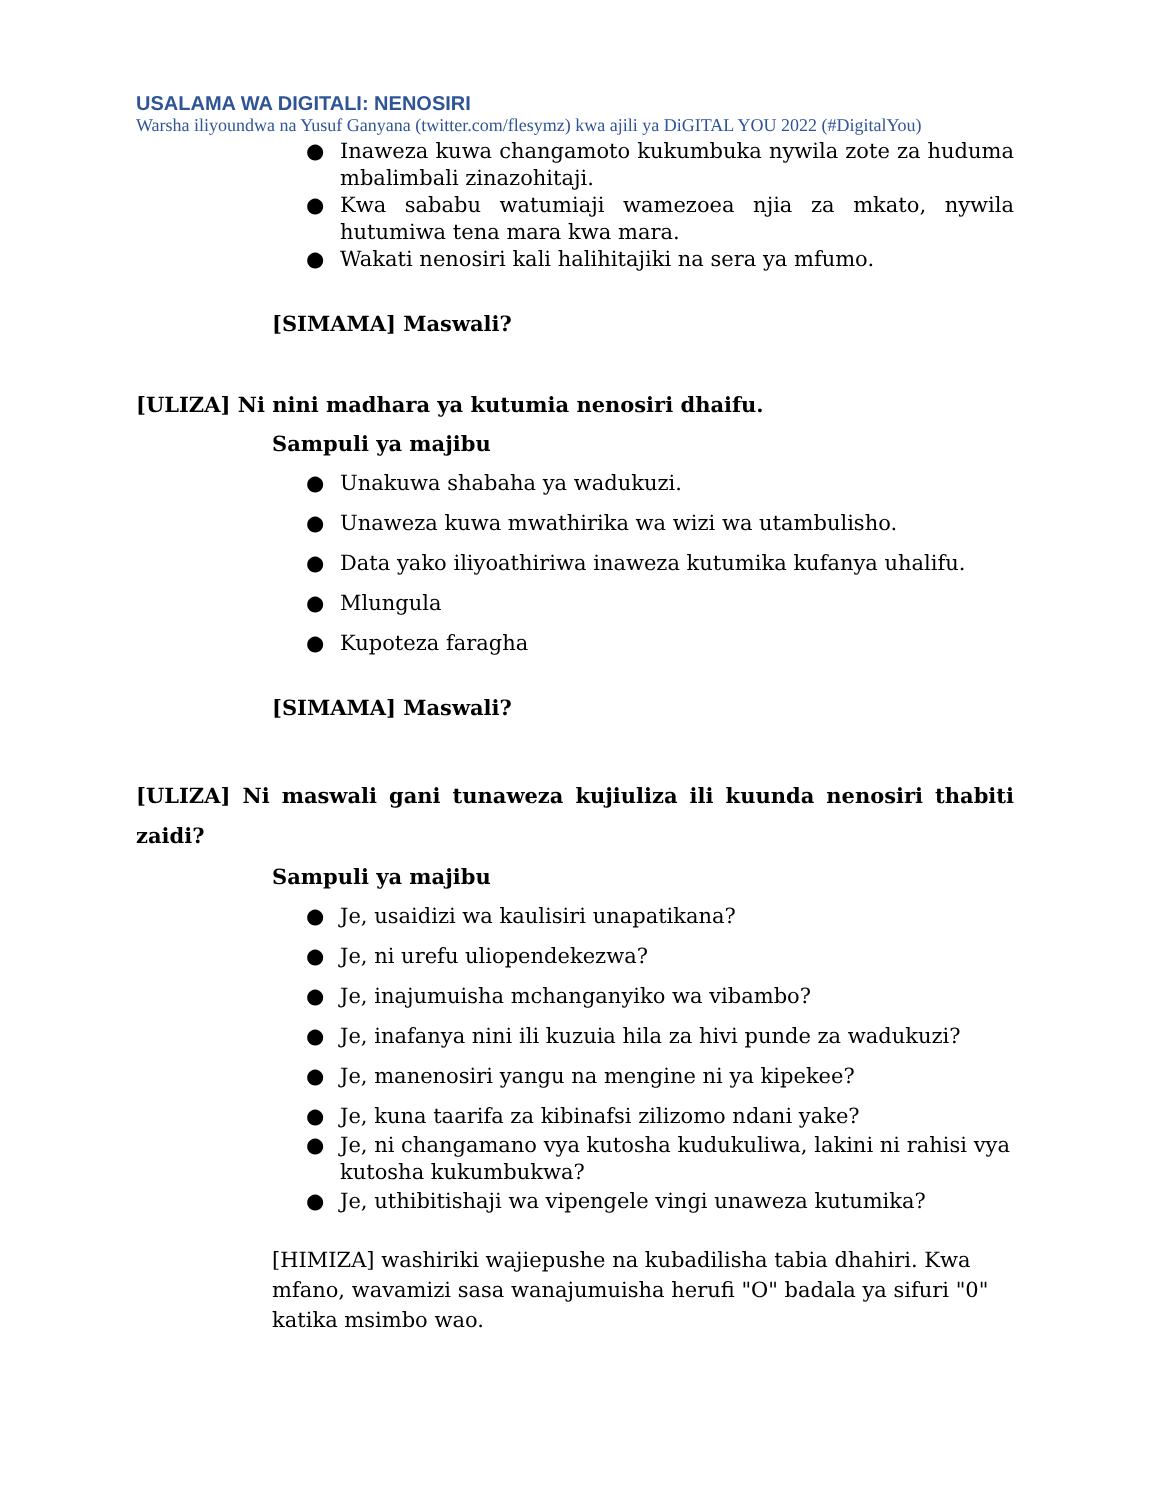USALAMA WA DIGITALI: NENOSIRI
Warsha iliyoundwa na Yusuf Ganyana (twitter.com/flesymz) kwa ajili ya DiGITAL YOU 2022 (#DigitalYou)
● Inaweza kuwa changamoto kukumbuka nywila zote za huduma mbalimbali zinazohitaji.
● Kwa sababu watumiaji wamezoea njia za mkato, nywila hutumiwa tena mara kwa mara.
● Wakati nenosiri kali halihitajiki na sera ya mfumo.
[SIMAMA] Maswali?
[ULIZA] Ni nini madhara ya kutumia nenosiri dhaifu.
Sampuli ya majibu
● Unakuwa shabaha ya wadukuzi.
● Unaweza kuwa mwathirika wa wizi wa utambulisho.
● Data yako iliyoathiriwa inaweza kutumika kufanya uhalifu.
● Mlungula
● Kupoteza faragha
[SIMAMA] Maswali?
[ULIZA] Ni maswali gani tunaweza kujiuliza ili kuunda nenosiri thabiti zaidi?
Sampuli ya majibu
● Je, usaidizi wa kaulisiri unapatikana?
● Je, ni urefu uliopendekezwa?
● Je, inajumuisha mchanganyiko wa vibambo?
● Je, inafanya nini ili kuzuia hila za hivi punde za wadukuzi?
● Je, manenosiri yangu na mengine ni ya kipekee?
● Je, kuna taarifa za kibinafsi zilizomo ndani yake?
● Je, ni changamano vya kutosha kudukuliwa, lakini ni rahisi vya kutosha kukumbukwa?
● Je, uthibitishaji wa vipengele vingi unaweza kutumika?
[HIMIZA] washiriki wajiepushe na kubadilisha tabia dhahiri. Kwa mfano, wavamizi sasa wanajumuisha herufi "O" badala ya sifuri "0" katika msimbo wao.